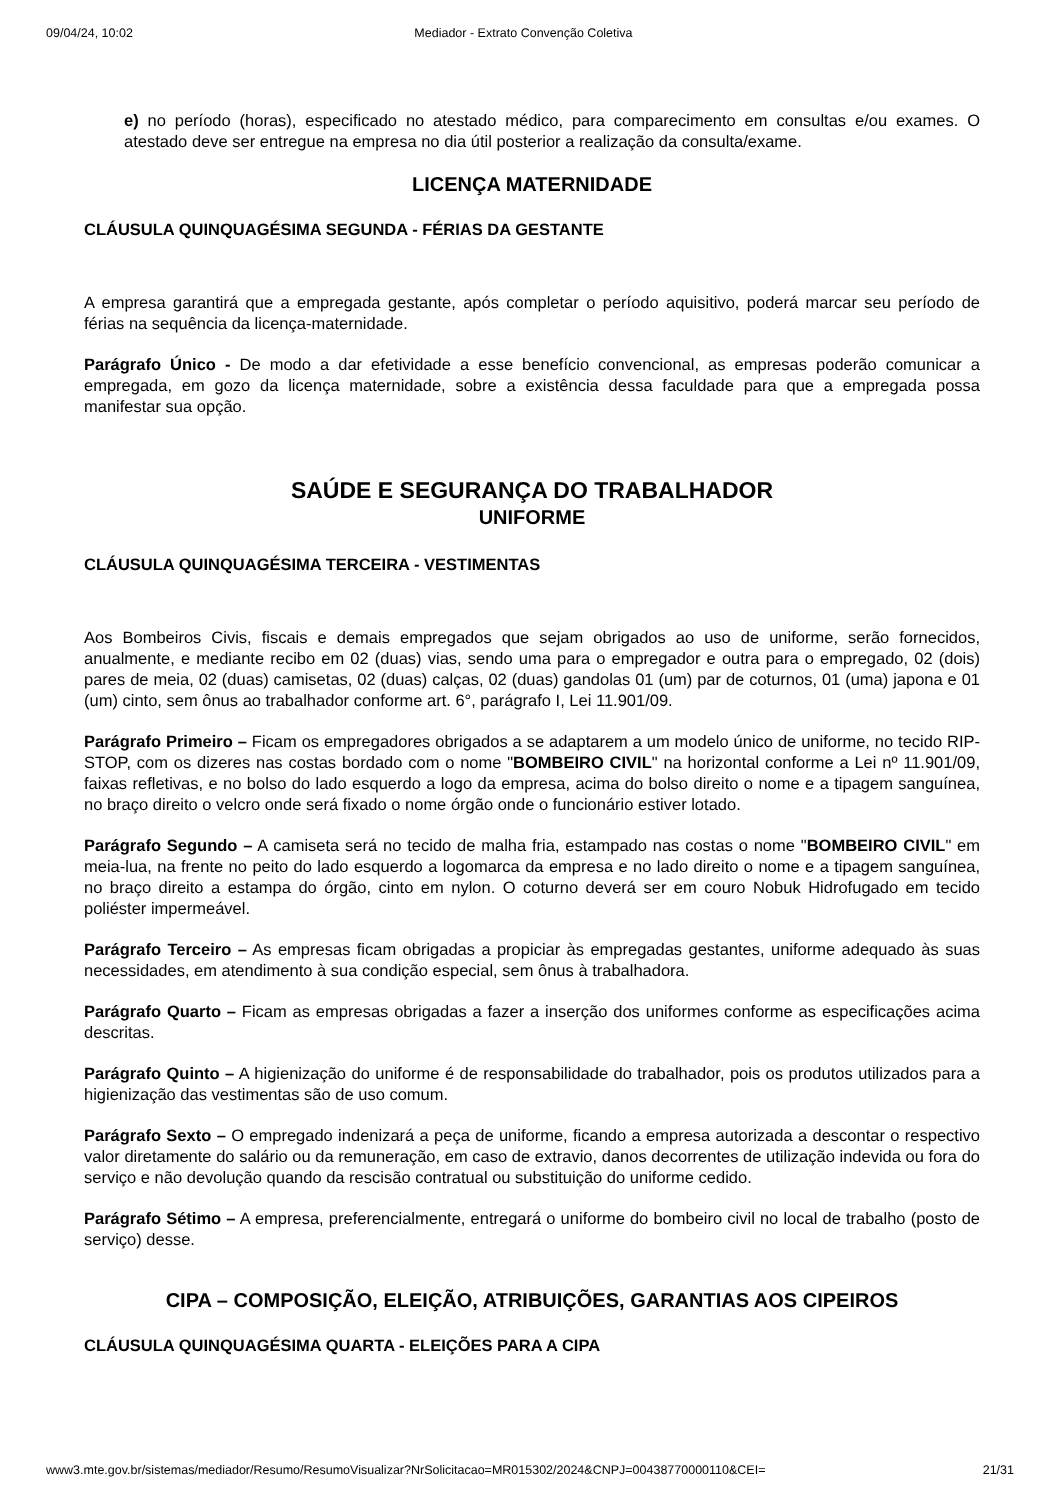09/04/24, 10:02 Mediador - Extrato Convenção Coletiva
e) no período (horas), especificado no atestado médico, para comparecimento em consultas e/ou exames. O atestado deve ser entregue na empresa no dia útil posterior a realização da consulta/exame.
LICENÇA MATERNIDADE
CLÁUSULA QUINQUAGÉSIMA SEGUNDA - FÉRIAS DA GESTANTE
A empresa garantirá que a empregada gestante, após completar o período aquisitivo, poderá marcar seu período de férias na sequência da licença-maternidade.
Parágrafo Único - De modo a dar efetividade a esse benefício convencional, as empresas poderão comunicar a empregada, em gozo da licença maternidade, sobre a existência dessa faculdade para que a empregada possa manifestar sua opção.
SAÚDE E SEGURANÇA DO TRABALHADOR
UNIFORME
CLÁUSULA QUINQUAGÉSIMA TERCEIRA - VESTIMENTAS
Aos Bombeiros Civis, fiscais e demais empregados que sejam obrigados ao uso de uniforme, serão fornecidos, anualmente, e mediante recibo em 02 (duas) vias, sendo uma para o empregador e outra para o empregado, 02 (dois) pares de meia, 02 (duas) camisetas, 02 (duas) calças, 02 (duas) gandolas 01 (um) par de coturnos, 01 (uma) japona e 01 (um) cinto, sem ônus ao trabalhador conforme art. 6°, parágrafo I, Lei 11.901/09.
Parágrafo Primeiro – Ficam os empregadores obrigados a se adaptarem a um modelo único de uniforme, no tecido RIP-STOP, com os dizeres nas costas bordado com o nome "BOMBEIRO CIVIL" na horizontal conforme a Lei nº 11.901/09, faixas refletivas, e no bolso do lado esquerdo a logo da empresa, acima do bolso direito o nome e a tipagem sanguínea, no braço direito o velcro onde será fixado o nome órgão onde o funcionário estiver lotado.
Parágrafo Segundo – A camiseta será no tecido de malha fria, estampado nas costas o nome "BOMBEIRO CIVIL" em meia-lua, na frente no peito do lado esquerdo a logomarca da empresa e no lado direito o nome e a tipagem sanguínea, no braço direito a estampa do órgão, cinto em nylon. O coturno deverá ser em couro Nobuk Hidrofugado em tecido poliéster impermeável.
Parágrafo Terceiro – As empresas ficam obrigadas a propiciar às empregadas gestantes, uniforme adequado às suas necessidades, em atendimento à sua condição especial, sem ônus à trabalhadora.
Parágrafo Quarto – Ficam as empresas obrigadas a fazer a inserção dos uniformes conforme as especificações acima descritas.
Parágrafo Quinto – A higienização do uniforme é de responsabilidade do trabalhador, pois os produtos utilizados para a higienização das vestimentas são de uso comum.
Parágrafo Sexto – O empregado indenizará a peça de uniforme, ficando a empresa autorizada a descontar o respectivo valor diretamente do salário ou da remuneração, em caso de extravio, danos decorrentes de utilização indevida ou fora do serviço e não devolução quando da rescisão contratual ou substituição do uniforme cedido.
Parágrafo Sétimo – A empresa, preferencialmente, entregará o uniforme do bombeiro civil no local de trabalho (posto de serviço) desse.
CIPA – COMPOSIÇÃO, ELEIÇÃO, ATRIBUIÇÕES, GARANTIAS AOS CIPEIROS
CLÁUSULA QUINQUAGÉSIMA QUARTA - ELEIÇÕES PARA A CIPA
www3.mte.gov.br/sistemas/mediador/Resumo/ResumoVisualizar?NrSolicitacao=MR015302/2024&CNPJ=00438770000110&CEI= 21/31